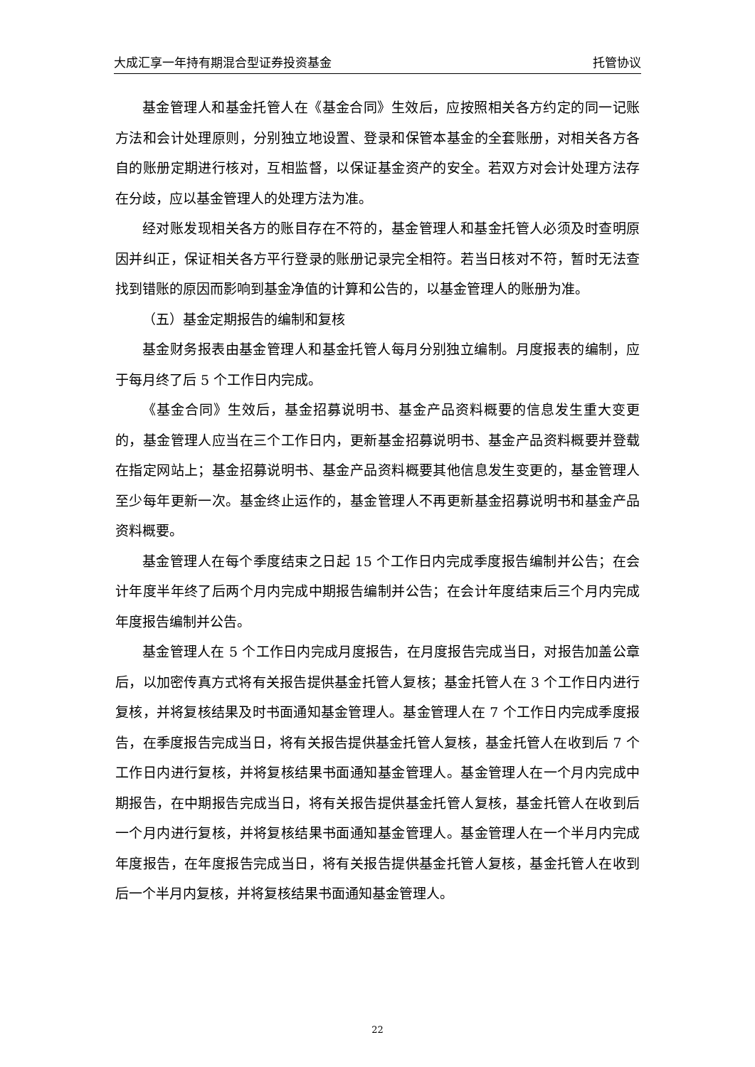大成汇享一年持有期混合型证券投资基金 托管协议
基金管理人和基金托管人在《基金合同》生效后，应按照相关各方约定的同一记账方法和会计处理原则，分别独立地设置、登录和保管本基金的全套账册，对相关各方各自的账册定期进行核对，互相监督，以保证基金资产的安全。若双方对会计处理方法存在分歧，应以基金管理人的处理方法为准。
经对账发现相关各方的账目存在不符的，基金管理人和基金托管人必须及时查明原因并纠正，保证相关各方平行登录的账册记录完全相符。若当日核对不符，暂时无法查找到错账的原因而影响到基金净值的计算和公告的，以基金管理人的账册为准。
（五）基金定期报告的编制和复核
基金财务报表由基金管理人和基金托管人每月分别独立编制。月度报表的编制，应于每月终了后 5 个工作日内完成。
《基金合同》生效后，基金招募说明书、基金产品资料概要的信息发生重大变更的，基金管理人应当在三个工作日内，更新基金招募说明书、基金产品资料概要并登载在指定网站上；基金招募说明书、基金产品资料概要其他信息发生变更的，基金管理人至少每年更新一次。基金终止运作的，基金管理人不再更新基金招募说明书和基金产品资料概要。
基金管理人在每个季度结束之日起 15 个工作日内完成季度报告编制并公告；在会计年度半年终了后两个月内完成中期报告编制并公告；在会计年度结束后三个月内完成年度报告编制并公告。
基金管理人在 5 个工作日内完成月度报告，在月度报告完成当日，对报告加盖公章后，以加密传真方式将有关报告提供基金托管人复核；基金托管人在 3 个工作日内进行复核，并将复核结果及时书面通知基金管理人。基金管理人在 7 个工作日内完成季度报告，在季度报告完成当日，将有关报告提供基金托管人复核，基金托管人在收到后 7 个工作日内进行复核，并将复核结果书面通知基金管理人。基金管理人在一个月内完成中期报告，在中期报告完成当日，将有关报告提供基金托管人复核，基金托管人在收到后一个月内进行复核，并将复核结果书面通知基金管理人。基金管理人在一个半月内完成年度报告，在年度报告完成当日，将有关报告提供基金托管人复核，基金托管人在收到后一个半月内复核，并将复核结果书面通知基金管理人。
22